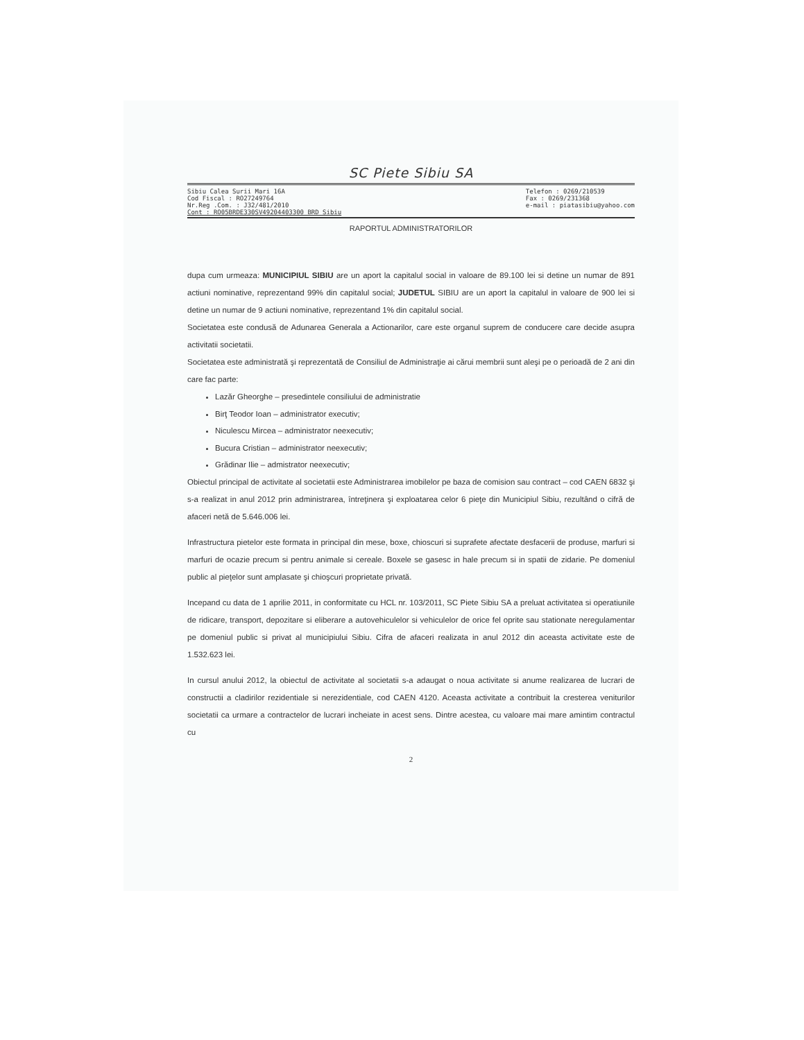SC Piete Sibiu SA
Sibiu Calea Surii Mari 16A
Cod Fiscal : RO27249764
Nr.Reg .Com. : J32/481/2010
Cont : RO05BRDE330SV49204403300 BRD Sibiu
Telefon : 0269/210539
Fax : 0269/231368
e-mail : piatasibiu@yahoo.com
RAPORTUL ADMINISTRATORILOR
dupa cum urmeaza: MUNICIPIUL SIBIU are un aport la capitalul social in valoare de 89.100 lei si detine un numar de 891 actiuni nominative, reprezentand 99% din capitalul social; JUDETUL SIBIU are un aport la capitalul in valoare de 900 lei si detine un numar de 9 actiuni nominative, reprezentand 1% din capitalul social.
Societatea este condusă de Adunarea Generala a Actionarilor, care este organul suprem de conducere care decide asupra activitatii societatii.
Societatea este administrată şi reprezentată de Consiliul de Administraţie ai cărui membrii sunt aleşi pe o perioadă de 2 ani din care fac parte:
Lazăr Gheorghe – presedintele consiliului de administratie
Birţ Teodor Ioan – administrator executiv;
Niculescu Mircea – administrator neexecutiv;
Bucura Cristian – administrator neexecutiv;
Grădinar Ilie – admistrator neexecutiv;
Obiectul principal de activitate al societatii este Administrarea imobilelor pe baza de comision sau contract – cod CAEN 6832 şi s-a realizat in anul 2012 prin administrarea, întreţinera şi exploatarea celor 6 pieţe din Municipiul Sibiu, rezultând o cifră de afaceri netă de 5.646.006 lei.
Infrastructura pietelor este formata in principal din mese, boxe, chioscuri si suprafete afectate desfacerii de produse, marfuri si marfuri de ocazie precum si pentru animale si cereale. Boxele se gasesc in hale precum si in spatii de zidarie. Pe domeniul public al pieţelor sunt amplasate şi chioşcuri proprietate privată.
Incepand cu data de 1 aprilie 2011, in conformitate cu HCL nr. 103/2011, SC Piete Sibiu SA a preluat activitatea si operatiunile de ridicare, transport, depozitare si eliberare a autovehiculelor si vehiculelor de orice fel oprite sau stationate neregulamentar pe domeniul public si privat al municipiului Sibiu. Cifra de afaceri realizata in anul 2012 din aceasta activitate este de 1.532.623 lei.
In cursul anului 2012, la obiectul de activitate al societatii s-a adaugat o noua activitate si anume realizarea de lucrari de constructii a cladirilor rezidentiale si nerezidentiale, cod CAEN 4120. Aceasta activitate a contribuit la cresterea veniturilor societatii ca urmare a contractelor de lucrari incheiate in acest sens. Dintre acestea, cu valoare mai mare amintim contractul cu
2